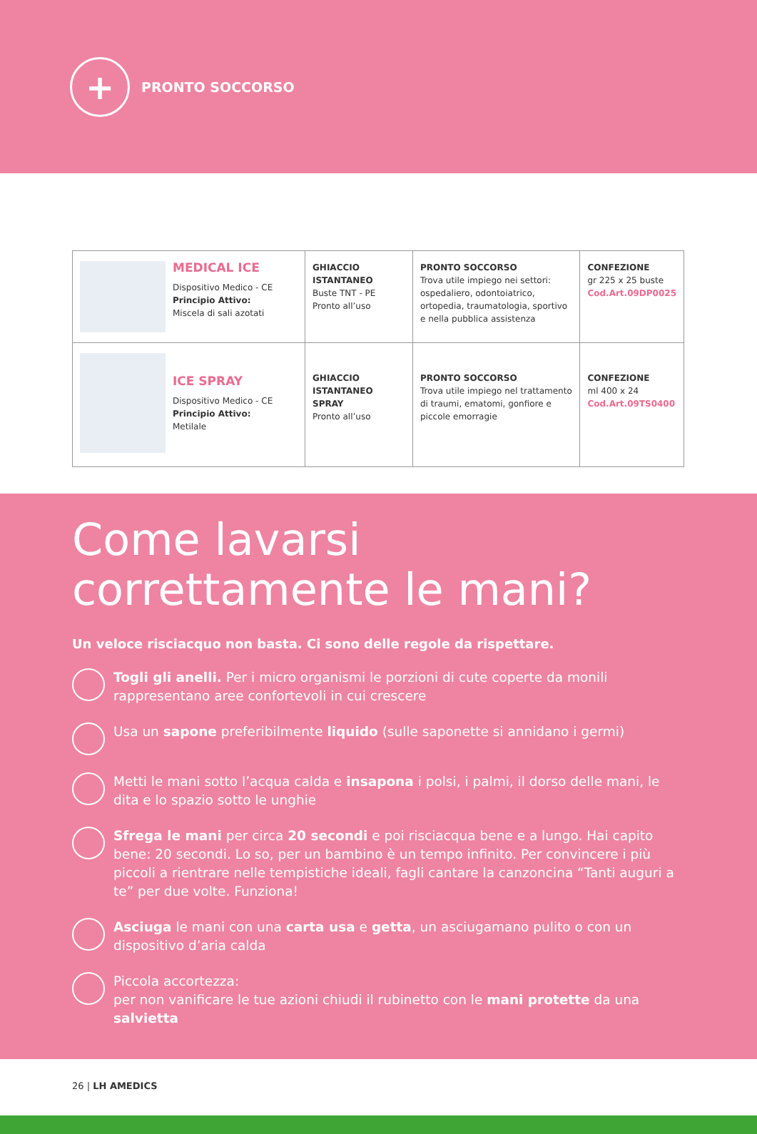+
PRONTO SOCCORSO
| MEDICAL ICE Dispositivo Medico - CE Principio Attivo: Miscela di sali azotati | GHIACCIO ISTANTANEO Buste TNT - PE Pronto all’uso | PRONTO SOCCORSO Trova utile impiego nei settori: ospedaliero, odontoiatrico, ortopedia, traumatologia, sportivo e nella pubblica assistenza | CONFEZIONE gr 225 x 25 buste Cod.Art.09DP0025 |
| ICE SPRAY Dispositivo Medico - CE Principio Attivo: Metilale | GHIACCIO ISTANTANEO SPRAY Pronto all’uso | PRONTO SOCCORSO Trova utile impiego nel trattamento di traumi, ematomi, gonfiore e piccole emorragie | CONFEZIONE ml 400 x 24 Cod.Art.09TS0400 |
Come lavarsi correttamente le mani?
Un veloce risciacquo non basta. Ci sono delle regole da rispettare.
Togli gli anelli. Per i micro organismi le porzioni di cute coperte da monili rappresentano aree confortevoli in cui crescere
Usa un sapone preferibilmente liquido (sulle saponette si annidano i germi)
Metti le mani sotto l’acqua calda e insapona i polsi, i palmi, il dorso delle mani, le dita e lo spazio sotto le unghie
Sfrega le mani per circa 20 secondi e poi risciacqua bene e a lungo. Hai capito bene: 20 secondi. Lo so, per un bambino è un tempo infinito. Per convincere i più piccoli a rientrare nelle tempistiche ideali, fagli cantare la canzoncina “Tanti auguri a te” per due volte. Funziona!
Asciuga le mani con una carta usa e getta, un asciugamano pulito o con un dispositivo d’aria calda
Piccola accortezza:
per non vanificare le tue azioni chiudi il rubinetto con le mani protette da una salvietta
26 | LH AMEDICS